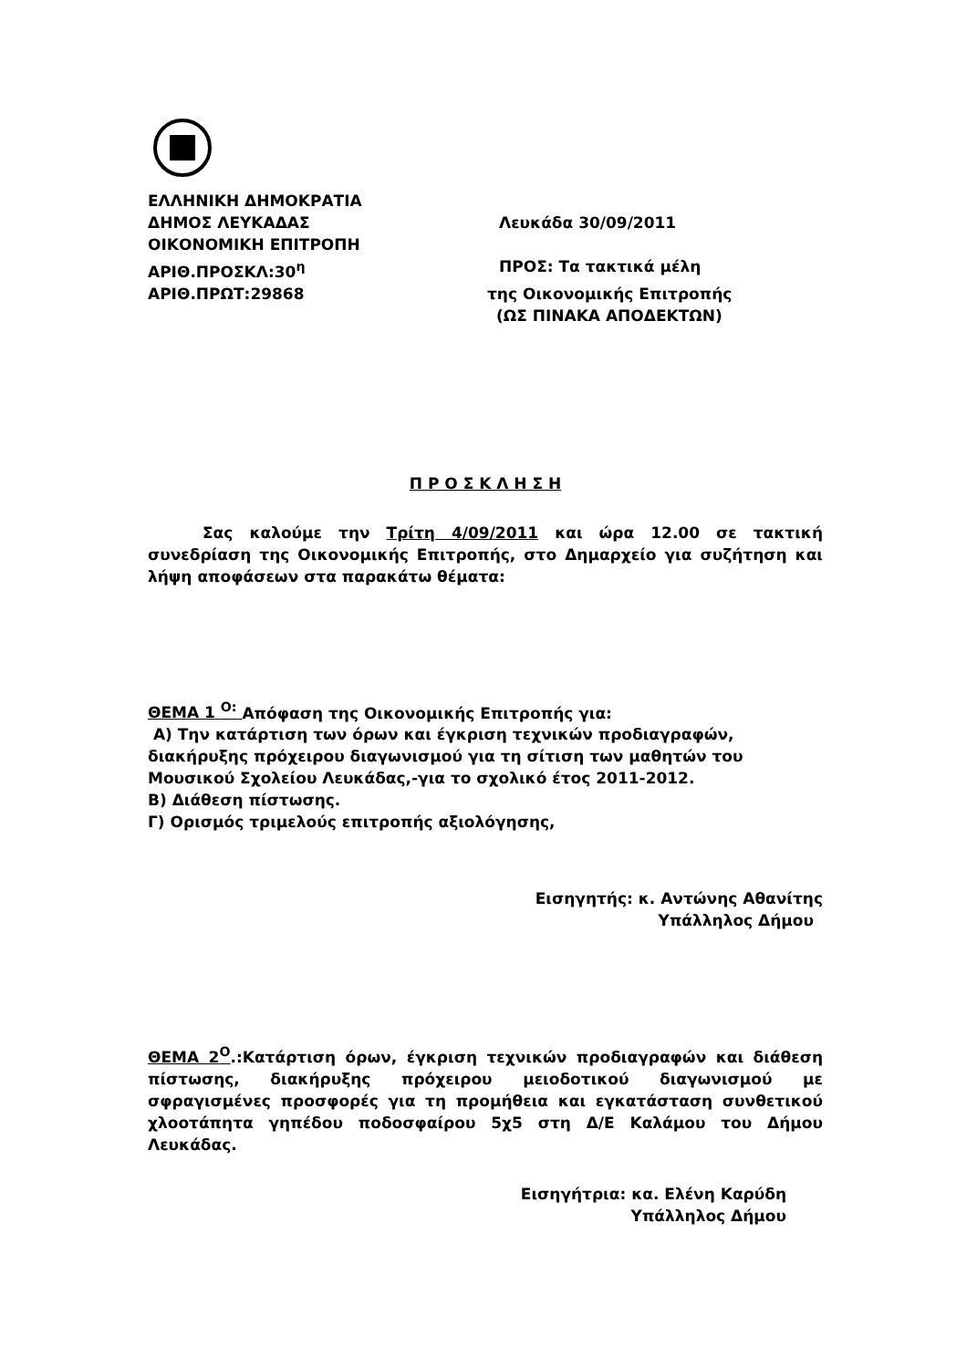ΕΛΛΗΝΙΚΗ ΔΗΜΟΚΡΑΤΙΑ
ΔΗΜΟΣ ΛΕΥΚΑΔΑΣ Λευκάδα 30/09/2011
ΟΙΚΟΝΟΜΙΚΗ ΕΠΙΤΡΟΠΗ
ΑΡΙΘ.ΠΡΟΣΚΛ:30<sup>η</sup> ΠΡΟΣ: Τα τακτικά μέλη
ΑΡΙΘ.ΠΡΩΤ:29868 της Οικονομικής Επιτροπής
(ΩΣ ΠΙΝΑΚΑ ΑΠΟΔΕΚΤΩΝ)
Π Ρ Ο Σ Κ Λ Η Σ Η
Σας καλούμε την Τρίτη 4/09/2011 και ώρα 12.00 σε τακτική συνεδρίαση της Οικονομικής Επιτροπής, στο Δημαρχείο για συζήτηση και λήψη αποφάσεων στα παρακάτω θέματα:
ΘΕΜΑ 1 <sup>Ο:</sup> Απόφαση της Οικονομικής Επιτροπής για:
Α) Την κατάρτιση των όρων και έγκριση τεχνικών προδιαγραφών, διακήρυξης πρόχειρου διαγωνισμού για τη σίτιση των μαθητών του Μουσικού Σχολείου Λευκάδας,-για το σχολικό έτος 2011-2012.
Β) Διάθεση πίστωσης.
Γ) Ορισμός τριμελούς επιτροπής αξιολόγησης,
Εισηγητής: κ. Αντώνης Αθανίτης
Υπάλληλος Δήμου
ΘΕΜΑ 2<sup>Ο</sup>.:Κατάρτιση όρων, έγκριση τεχνικών προδιαγραφών και διάθεση πίστωσης, διακήρυξης πρόχειρου μειοδοτικού διαγωνισμού με σφραγισμένες προσφορές για τη προμήθεια και εγκατάσταση συνθετικού χλοοτάπητα γηπέδου ποδοσφαίρου 5χ5 στη Δ/Ε Καλάμου του Δήμου Λευκάδας.
Εισηγήτρια: κα. Ελένη Καρύδη
Υπάλληλος Δήμου